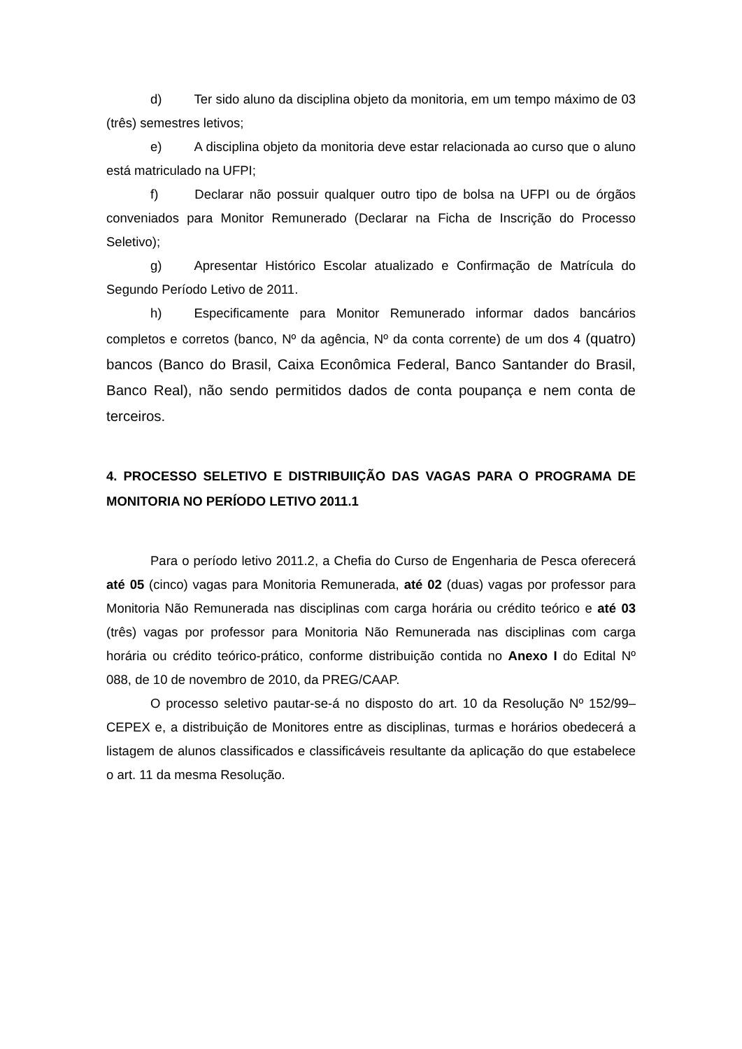d) Ter sido aluno da disciplina objeto da monitoria, em um tempo máximo de 03 (três) semestres letivos;
e) A disciplina objeto da monitoria deve estar relacionada ao curso que o aluno está matriculado na UFPI;
f) Declarar não possuir qualquer outro tipo de bolsa na UFPI ou de órgãos conveniados para Monitor Remunerado (Declarar na Ficha de Inscrição do Processo Seletivo);
g) Apresentar Histórico Escolar atualizado e Confirmação de Matrícula do Segundo Período Letivo de 2011.
h) Especificamente para Monitor Remunerado informar dados bancários completos e corretos (banco, Nº da agência, Nº da conta corrente) de um dos 4 (quatro) bancos (Banco do Brasil, Caixa Econômica Federal, Banco Santander do Brasil, Banco Real), não sendo permitidos dados de conta poupança e nem conta de terceiros.
4. PROCESSO SELETIVO E DISTRIBUIIÇÃO DAS VAGAS PARA O PROGRAMA DE MONITORIA NO PERÍODO LETIVO 2011.1
Para o período letivo 2011.2, a Chefia do Curso de Engenharia de Pesca oferecerá até 05 (cinco) vagas para Monitoria Remunerada, até 02 (duas) vagas por professor para Monitoria Não Remunerada nas disciplinas com carga horária ou crédito teórico e até 03 (três) vagas por professor para Monitoria Não Remunerada nas disciplinas com carga horária ou crédito teórico-prático, conforme distribuição contida no Anexo I do Edital Nº 088, de 10 de novembro de 2010, da PREG/CAAP.
O processo seletivo pautar-se-á no disposto do art. 10 da Resolução Nº 152/99–CEPEX e, a distribuição de Monitores entre as disciplinas, turmas e horários obedecerá a listagem de alunos classificados e classificáveis resultante da aplicação do que estabelece o art. 11 da mesma Resolução.